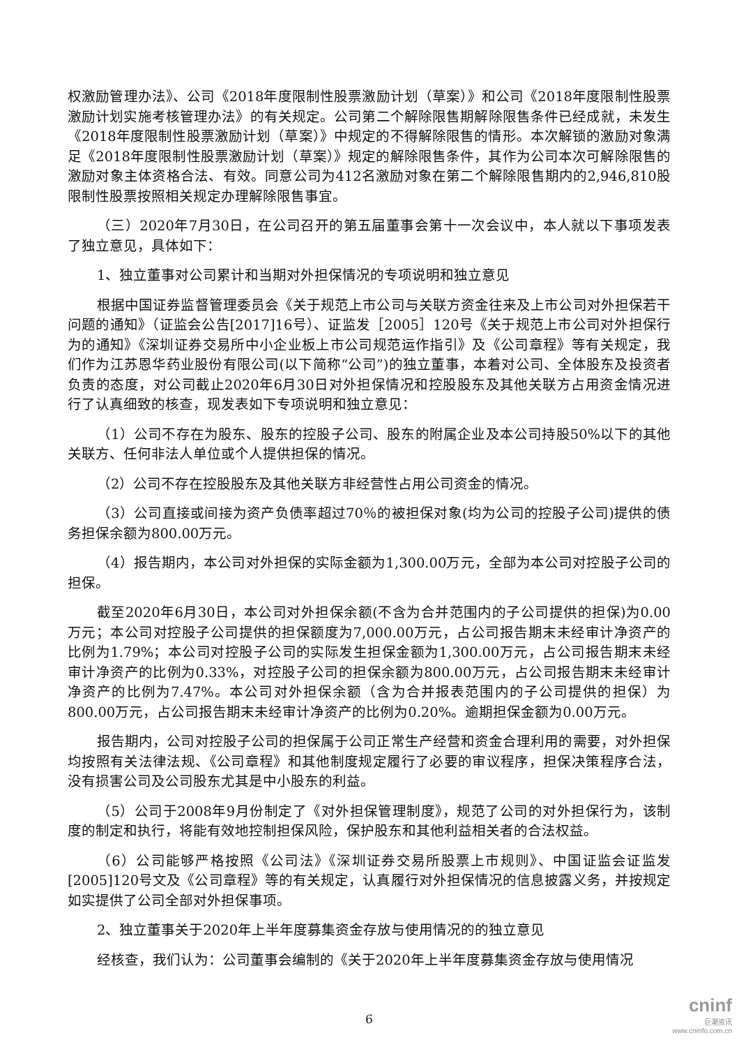权激励管理办法》、公司《2018年度限制性股票激励计划（草案）》和公司《2018年度限制性股票激励计划实施考核管理办法》的有关规定。公司第二个解除限售期解除限售条件已经成就，未发生《2018年度限制性股票激励计划（草案）》中规定的不得解除限售的情形。本次解锁的激励对象满足《2018年度限制性股票激励计划（草案）》规定的解除限售条件，其作为公司本次可解除限售的激励对象主体资格合法、有效。同意公司为412名激励对象在第二个解除限售期内的2,946,810股限制性股票按照相关规定办理解除限售事宜。
（三）2020年7月30日，在公司召开的第五届董事会第十一次会议中，本人就以下事项发表了独立意见，具体如下：
1、独立董事对公司累计和当期对外担保情况的专项说明和独立意见
根据中国证券监督管理委员会《关于规范上市公司与关联方资金往来及上市公司对外担保若干问题的通知》（证监会公告[2017]16号）、证监发［2005］120号《关于规范上市公司对外担保行为的通知》《深圳证券交易所中小企业板上市公司规范运作指引》及《公司章程》等有关规定，我们作为江苏恩华药业股份有限公司(以下简称“公司”)的独立董事，本着对公司、全体股东及投资者负责的态度，对公司截止2020年6月30日对外担保情况和控股股东及其他关联方占用资金情况进行了认真细致的核查，现发表如下专项说明和独立意见：
（1）公司不存在为股东、股东的控股子公司、股东的附属企业及本公司持股50%以下的其他关联方、任何非法人单位或个人提供担保的情况。
（2）公司不存在控股股东及其他关联方非经营性占用公司资金的情况。
（3）公司直接或间接为资产负债率超过70％的被担保对象(均为公司的控股子公司)提供的债务担保余额为800.00万元。
（4）报告期内，本公司对外担保的实际金额为1,300.00万元，全部为本公司对控股子公司的担保。
截至2020年6月30日，本公司对外担保余额(不含为合并范围内的子公司提供的担保)为0.00万元；本公司对控股子公司提供的担保额度为7,000.00万元，占公司报告期末未经审计净资产的比例为1.79%；本公司对控股子公司的实际发生担保金额为1,300.00万元，占公司报告期末未经审计净资产的比例为0.33%，对控股子公司的担保余额为800.00万元，占公司报告期末未经审计净资产的比例为7.47%。本公司对外担保余额（含为合并报表范围内的子公司提供的担保）为800.00万元，占公司报告期末未经审计净资产的比例为0.20%。逾期担保金额为0.00万元。
报告期内，公司对控股子公司的担保属于公司正常生产经营和资金合理利用的需要，对外担保均按照有关法律法规、《公司章程》和其他制度规定履行了必要的审议程序，担保决策程序合法，没有损害公司及公司股东尤其是中小股东的利益。
（5）公司于2008年9月份制定了《对外担保管理制度》，规范了公司的对外担保行为，该制度的制定和执行，将能有效地控制担保风险，保护股东和其他利益相关者的合法权益。
（6）公司能够严格按照《公司法》《深圳证券交易所股票上市规则》、中国证监会证监发 [2005]120号文及《公司章程》等的有关规定，认真履行对外担保情况的信息披露义务，并按规定如实提供了公司全部对外担保事项。
2、独立董事关于2020年上半年度募集资金存放与使用情况的的独立意见
经核查，我们认为：公司董事会编制的《关于2020年上半年度募集资金存放与使用情况
6
cninf
巨潮资讯
www.cninfo.com.cn